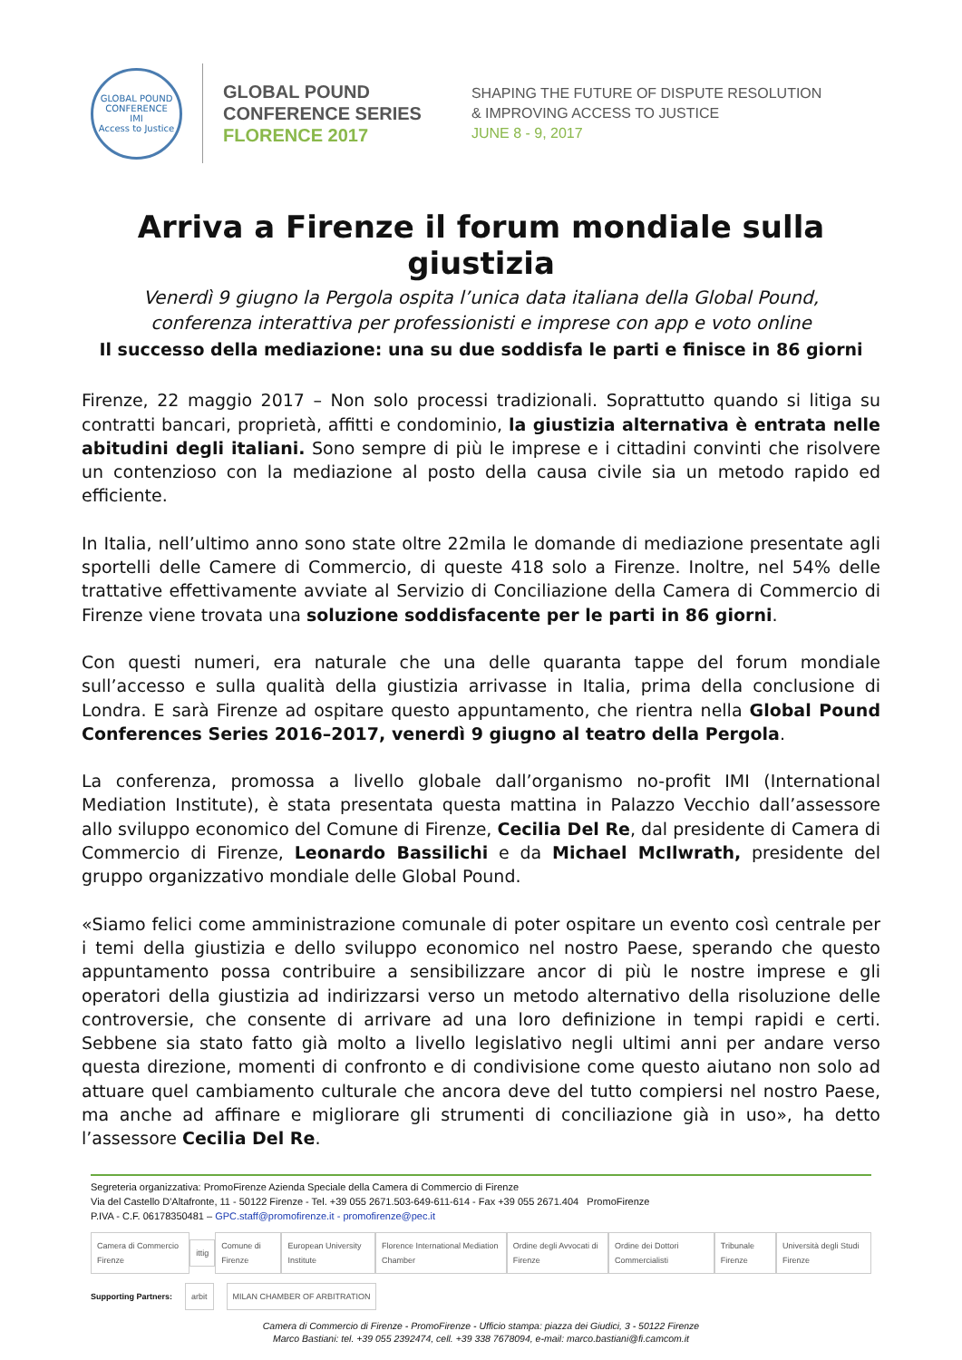GLOBAL POUND CONFERENCE
IMI
Access to Justice
GLOBAL POUND
CONFERENCE SERIES
FLORENCE 2017
SHAPING THE FUTURE OF DISPUTE RESOLUTION
& IMPROVING ACCESS TO JUSTICE
JUNE 8 - 9, 2017
Arriva a Firenze il forum mondiale sulla giustizia
Venerdì 9 giugno la Pergola ospita l’unica data italiana della Global Pound,
conferenza interattiva per professionisti e imprese con app e voto online
Il successo della mediazione: una su due soddisfa le parti e finisce in 86 giorni
Firenze, 22 maggio 2017 – Non solo processi tradizionali. Soprattutto quando si litiga su contratti bancari, proprietà, affitti e condominio, la giustizia alternativa è entrata nelle abitudini degli italiani. Sono sempre di più le imprese e i cittadini convinti che risolvere un contenzioso con la mediazione al posto della causa civile sia un metodo rapido ed efficiente.
In Italia, nell’ultimo anno sono state oltre 22mila le domande di mediazione presentate agli sportelli delle Camere di Commercio, di queste 418 solo a Firenze. Inoltre, nel 54% delle trattative effettivamente avviate al Servizio di Conciliazione della Camera di Commercio di Firenze viene trovata una soluzione soddisfacente per le parti in 86 giorni.
Con questi numeri, era naturale che una delle quaranta tappe del forum mondiale sull’accesso e sulla qualità della giustizia arrivasse in Italia, prima della conclusione di Londra. E sarà Firenze ad ospitare questo appuntamento, che rientra nella Global Pound Conferences Series 2016–2017, venerdì 9 giugno al teatro della Pergola.
La conferenza, promossa a livello globale dall’organismo no-profit IMI (International Mediation Institute), è stata presentata questa mattina in Palazzo Vecchio dall’assessore allo sviluppo economico del Comune di Firenze, Cecilia Del Re, dal presidente di Camera di Commercio di Firenze, Leonardo Bassilichi e da Michael McIlwrath, presidente del gruppo organizzativo mondiale delle Global Pound.
«Siamo felici come amministrazione comunale di poter ospitare un evento così centrale per i temi della giustizia e dello sviluppo economico nel nostro Paese, sperando che questo appuntamento possa contribuire a sensibilizzare ancor di più le nostre imprese e gli operatori della giustizia ad indirizzarsi verso un metodo alternativo della risoluzione delle controversie, che consente di arrivare ad una loro definizione in tempi rapidi e certi. Sebbene sia stato fatto già molto a livello legislativo negli ultimi anni per andare verso questa direzione, momenti di confronto e di condivisione come questo aiutano non solo ad attuare quel cambiamento culturale che ancora deve del tutto compiersi nel nostro Paese, ma anche ad affinare e migliorare gli strumenti di conciliazione già in uso», ha detto l’assessore Cecilia Del Re.
Segreteria organizzativa: PromoFirenze Azienda Speciale della Camera di Commercio di Firenze
Via del Castello D'Altafronte, 11 - 50122 Firenze - Tel. +39 055 2671.503-649-611-614 - Fax +39 055 2671.404 PromoFirenze
P.IVA - C.F. 06178350481 – GPC.staff@promofirenze.it - promofirenze@pec.it
Camera di Commercio Firenze ittig Comune di Firenze European University Institute Florence International Mediation Chamber Ordine degli Avvocati di Firenze Ordine dei Dottori Commercialisti Tribunale Firenze Università degli Studi Firenze
Supporting Partners: arbit MILAN CHAMBER OF ARBITRATION
Camera di Commercio di Firenze - PromoFirenze - Ufficio stampa: piazza dei Giudici, 3 - 50122 Firenze
Marco Bastiani: tel. +39 055 2392474, cell. +39 338 7678094, e-mail: marco.bastiani@fi.camcom.it